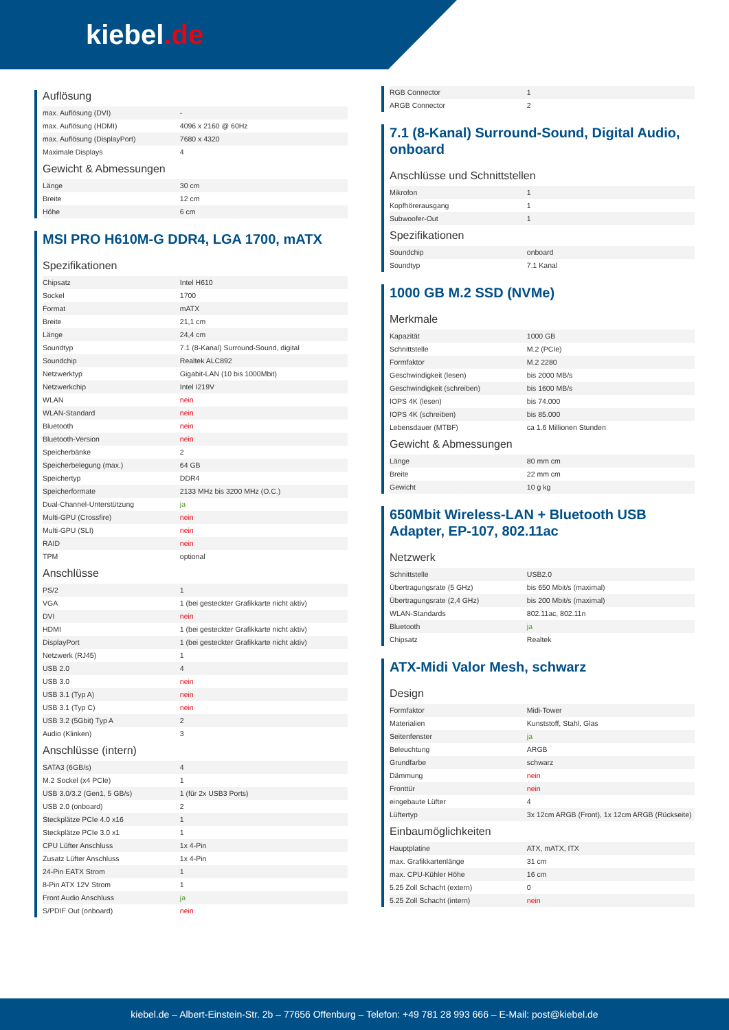kiebel.de
Auflösung
| max. Auflösung (DVI) | - |
| max. Auflösung (HDMI) | 4096 x 2160 @ 60Hz |
| max. Auflösung (DisplayPort) | 7680 x 4320 |
| Maximale Displays | 4 |
Gewicht & Abmessungen
| Länge | 30 cm |
| Breite | 12 cm |
| Höhe | 6 cm |
MSI PRO H610M-G DDR4, LGA 1700, mATX
Spezifikationen
| Chipsatz | Intel H610 |
| Sockel | 1700 |
| Format | mATX |
| Breite | 21,1 cm |
| Länge | 24,4 cm |
| Soundtyp | 7.1 (8-Kanal) Surround-Sound, digital |
| Soundchip | Realtek ALC892 |
| Netzwerktyp | Gigabit-LAN (10 bis 1000Mbit) |
| Netzwerkchip | Intel I219V |
| WLAN | nein |
| WLAN-Standard | nein |
| Bluetooth | nein |
| Bluetooth-Version | nein |
| Speicherbänke | 2 |
| Speicherbelegung (max.) | 64 GB |
| Speichertyp | DDR4 |
| Speicherformate | 2133 MHz bis 3200 MHz (O.C.) |
| Dual-Channel-Unterstützung | ja |
| Multi-GPU (Crossfire) | nein |
| Multi-GPU (SLI) | nein |
| RAID | nein |
| TPM | optional |
Anschlüsse
| PS/2 | 1 |
| VGA | 1 (bei gesteckter Grafikkarte nicht aktiv) |
| DVI | nein |
| HDMI | 1 (bei gesteckter Grafikkarte nicht aktiv) |
| DisplayPort | 1 (bei gesteckter Grafikkarte nicht aktiv) |
| Netzwerk (RJ45) | 1 |
| USB 2.0 | 4 |
| USB 3.0 | nein |
| USB 3.1 (Typ A) | nein |
| USB 3.1 (Typ C) | nein |
| USB 3.2 (5Gbit) Typ A | 2 |
| Audio (Klinken) | 3 |
Anschlüsse (intern)
| SATA3 (6GB/s) | 4 |
| M.2 Sockel (x4 PCIe) | 1 |
| USB 3.0/3.2 (Gen1, 5 GB/s) | 1 (für 2x USB3 Ports) |
| USB 2.0 (onboard) | 2 |
| Steckplätze PCIe 4.0 x16 | 1 |
| Steckplätze PCIe 3.0 x1 | 1 |
| CPU Lüfter Anschluss | 1x 4-Pin |
| Zusatz Lüfter Anschluss | 1x 4-Pin |
| 24-Pin EATX Strom | 1 |
| 8-Pin ATX 12V Strom | 1 |
| Front Audio Anschluss | ja |
| S/PDIF Out (onboard) | nein |
| RGB Connector | 1 |
| ARGB Connector | 2 |
7.1 (8-Kanal) Surround-Sound, Digital Audio, onboard
Anschlüsse und Schnittstellen
| Mikrofon | 1 |
| Kopfhörerausgang | 1 |
| Subwoofer-Out | 1 |
Spezifikationen
| Soundchip | onboard |
| Soundtyp | 7.1 Kanal |
1000 GB M.2 SSD (NVMe)
Merkmale
| Kapazität | 1000 GB |
| Schnittstelle | M.2 (PCIe) |
| Formfaktor | M.2 2280 |
| Geschwindigkeit (lesen) | bis 2000 MB/s |
| Geschwindigkeit (schreiben) | bis 1600 MB/s |
| IOPS 4K (lesen) | bis 74.000 |
| IOPS 4K (schreiben) | bis 85.000 |
| Lebensdauer (MTBF) | ca 1.6 Millionen Stunden |
Gewicht & Abmessungen
| Länge | 80 mm cm |
| Breite | 22 mm cm |
| Gewicht | 10 g kg |
650Mbit Wireless-LAN + Bluetooth USB Adapter, EP-107, 802.11ac
Netzwerk
| Schnittstelle | USB2.0 |
| Übertragungsrate (5 GHz) | bis 650 Mbit/s (maximal) |
| Übertragungsrate (2,4 GHz) | bis 200 Mbit/s (maximal) |
| WLAN-Standards | 802.11ac, 802.11n |
| Bluetooth | ja |
| Chipsatz | Realtek |
ATX-Midi Valor Mesh, schwarz
Design
| Formfaktor | Midi-Tower |
| Materialien | Kunststoff, Stahl, Glas |
| Seitenfenster | ja |
| Beleuchtung | ARGB |
| Grundfarbe | schwarz |
| Dämmung | nein |
| Fronttür | nein |
| eingebaute Lüfter | 4 |
| Lüftertyp | 3x 12cm ARGB (Front), 1x 12cm ARGB (Rückseite) |
Einbaumöglichkeiten
| Hauptplatine | ATX, mATX, ITX |
| max. Grafikkartenlänge | 31 cm |
| max. CPU-Kühler Höhe | 16 cm |
| 5.25 Zoll Schacht (extern) | 0 |
| 5.25 Zoll Schacht (intern) | nein |
kiebel.de – Albert-Einstein-Str. 2b – 77656 Offenburg – Telefon: +49 781 28 993 666 – E-Mail: post@kiebel.de